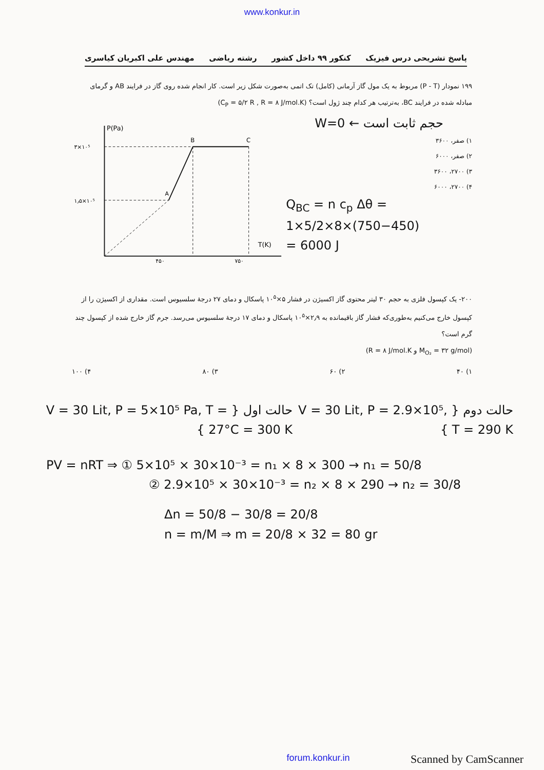www.konkur.in
پاسخ تشریحی درس فیزیک کنکور ۹۹ داخل کشور رشته ریاضی مهندس علی اکبریان کیاسری
۱۹۹ نمودار (P - T) مربوط به یک مول گاز آرمانی (کامل) تک اتمی به‌صورت شکل زیر است. کار انجام شده روی گاز در فرایند AB و گرمای مبادله شده در فرایند BC، به‌ترتیب هر کدام چند ژول است؟ (C<sub>P</sub> = ۵/۲ R , R = ۸ J/mol.K)
W=0 ← حجم ثابت است
۱) صفر، ۳۶۰۰
۲) صفر، ۶۰۰۰
۳) ۲۷۰۰، ۳۶۰۰
۴) ۲۷۰۰، ۶۰۰۰
Q<sub>BC</sub> = n c<sub>p</sub> Δθ = 1×5/2×8×(750−450)
= 6000 J
P(Pa)
T(K)
۳×۱۰⁵
۱٫۵×۱۰⁵
۴۵۰
۷۵۰
A
B
C
۲۰۰- یک کپسول فلزی به حجم ۳۰ لیتر محتوی گاز اکسیژن در فشار ۵×۱۰<sup>۵</sup> پاسکال و دمای ۲۷ درجهٔ سلسیوس است. مقداری از اکسیژن را از کپسول خارج می‌کنیم به‌طوری‌که فشار گاز باقیمانده به ۲٫۹×۱۰<sup>۵</sup> پاسکال و دمای ۱۷ درجهٔ سلسیوس می‌رسد. جرم گاز خارج شده از کپسول چند گرم است؟
(M<sub>O₂</sub> = ۳۲ g/mol و R = ۸ J/mol.K)
۱) ۴۰ ۲) ۶۰ ۳) ۸۰ ۴) ۱۰۰
حالت دوم { V = 30 Lit, P = 2.9×10⁵, T = 290 K }
حالت اول { V = 30 Lit, P = 5×10⁵ Pa, T = 27°C = 300 K }
PV = nRT ⇒ ① 5×10⁵ × 30×10⁻³ = n₁ × 8 × 300 → n₁ = 50/8
② 2.9×10⁵ × 30×10⁻³ = n₂ × 8 × 290 → n₂ = 30/8
Δn = 50/8 − 30/8 = 20/8
n = m/M ⇒ m = 20/8 × 32 = 80 gr
forum.konkur.in Scanned by CamScanner